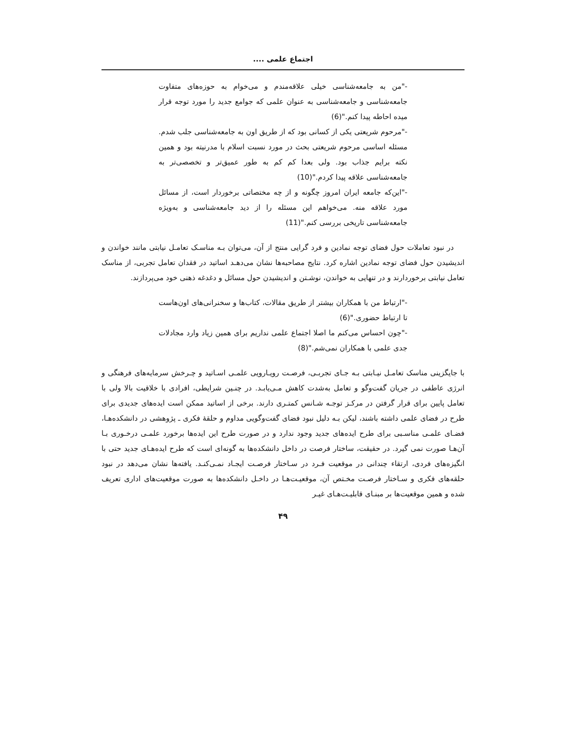اجتماع علمی ....
-"من به جامعه‌شناسی خیلی علاقه‌مندم و می‌خوام به حوزه‌های متفاوت جامعه‌شناسی و جامعه‌شناسی به عنوان علمی که جوامع جدید را مورد توجه قرار میده احاطه پیدا کنم."(6)
-"مرحوم شریعتی یکی از کسانی بود که از طریق اون به جامعه‌شناسی جلب شدم. مسئله اساسی مرحوم شریعتی بحث در مورد نسبت اسلام با مدرنیته بود و همین نکته برایم جذاب بود. ولی بعدا کم کم به طور عمیق‌تر و تخصصی‌تر به جامعه‌شناسی علاقه پیدا کردم."(10)
-"این‌که جامعه ایران امروز چگونه و از چه مختصاتی برخوردار است، از مسائل مورد علاقه منه. می‌خواهم این مسئله را از دید جامعه‌شناسی و به‌ویژه جامعه‌شناسی تاریخی بررسی کنم."(11)
در نبود تعاملات حول فضای توجه نمادین و فرد گرایی منتج از آن، می‌توان بـه مناسـک تعامـل نیابتی مانند خواندن و اندیشیدن حول فضای توجه نمادین اشاره کرد. نتایج مصاحبه‌ها نشان می‌دهـد اساتید در فقدان تعامل تجربی، از مناسک تعامل نیابتی برخوردارند و در تنهایی به خواندن، نوشـتن و اندیشیدن حول مسائل و دغدغه ذهنی خود می‌پردازند.
-"ارتباط من با همکاران بیشتر از طریق مقالات، کتاب‌ها و سخنرانی‌های اون‌هاست تا ارتباط حضوری."(6)
-"چون احساس می‌کنم ما اصلا اجتماع علمی نداریم برای همین زیاد وارد مجادلات جدی علمی با همکاران نمی‌شم."(8)
با جایگزینی مناسک تعامـل نیـابتی بـه جـای تجربـی، فرصـت رویـارویی علمـی اسـاتید و چـرخش سرمایه‌های فرهنگی و انرژی عاطفی در جریان گفت‌وگو و تعامل به‌شدت کاهش مـی‌یابـد. در چنـین شرایطی، افرادی با خلاقیت بالا ولی با تعامل پایین برای قرار گرفتن در مرکـز توجـه شـانس کمتـری دارند. برخی از اساتید ممکن است ایده‌های جدیدی برای طرح در فضای علمی داشته باشند، لیکن بـه دلیل نبود فضای گفت‌وگویی مداوم و حلقهٔ فکری ـ پژوهشی در دانشکده‌هـا، فضـای علمـی مناسـبی برای طرح ایده‌های جدید وجود ندارد و در صورت طرح این ایده‌ها برخورد علمـی درخـوری بـا آن‌هـا صورت نمی گیرد. در حقیقت، ساختار فرصت در داخل دانشکده‌ها به گونه‌ای است که طرح ایده‌هـای جدید حتی با انگیزه‌های فردی، ارتقاء چندانی در موقعیت فـرد در سـاختار فرصـت ایجـاد نمـی‌کنـد. یافته‌ها نشان می‌دهد در نبود حلقه‌های فکری و سـاختار فرصـت مخـتص آن، موقعیـت‌هـا در داخـل دانشکده‌ها به صورت موقعیت‌های اداری تعریف شده و همین موقعیت‌ها بر مبنـای قابلیـت‌هـای غیـر
۴۹